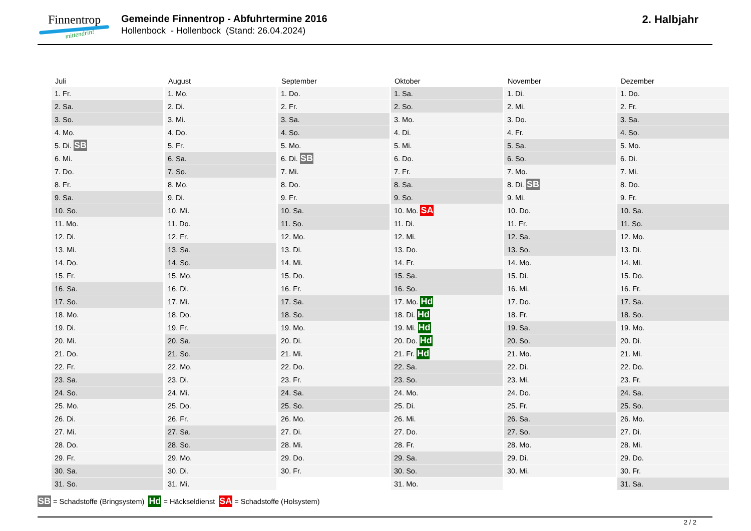Finnentrop
mittendrin!
Gemeinde Finnentrop - Abfuhrtermine 2016
Hollenbock - Hollenbock (Stand: 26.04.2024)
2. Halbjahr
| Juli | August | September | Oktober | November | Dezember |
| --- | --- | --- | --- | --- | --- |
| 1. Fr. | 1. Mo. | 1. Do. | 1. Sa. | 1. Di. | 1. Do. |
| 2. Sa. | 2. Di. | 2. Fr. | 2. So. | 2. Mi. | 2. Fr. |
| 3. So. | 3. Mi. | 3. Sa. | 3. Mo. | 3. Do. | 3. Sa. |
| 4. Mo. | 4. Do. | 4. So. | 4. Di. | 4. Fr. | 4. So. |
| 5. Di. SB | 5. Fr. | 5. Mo. | 5. Mi. | 5. Sa. | 5. Mo. |
| 6. Mi. | 6. Sa. | 6. Di. SB | 6. Do. | 6. So. | 6. Di. |
| 7. Do. | 7. So. | 7. Mi. | 7. Fr. | 7. Mo. | 7. Mi. |
| 8. Fr. | 8. Mo. | 8. Do. | 8. Sa. | 8. Di. SB | 8. Do. |
| 9. Sa. | 9. Di. | 9. Fr. | 9. So. | 9. Mi. | 9. Fr. |
| 10. So. | 10. Mi. | 10. Sa. | 10. Mo. SA | 10. Do. | 10. Sa. |
| 11. Mo. | 11. Do. | 11. So. | 11. Di. | 11. Fr. | 11. So. |
| 12. Di. | 12. Fr. | 12. Mo. | 12. Mi. | 12. Sa. | 12. Mo. |
| 13. Mi. | 13. Sa. | 13. Di. | 13. Do. | 13. So. | 13. Di. |
| 14. Do. | 14. So. | 14. Mi. | 14. Fr. | 14. Mo. | 14. Mi. |
| 15. Fr. | 15. Mo. | 15. Do. | 15. Sa. | 15. Di. | 15. Do. |
| 16. Sa. | 16. Di. | 16. Fr. | 16. So. | 16. Mi. | 16. Fr. |
| 17. So. | 17. Mi. | 17. Sa. | 17. Mo. Hd | 17. Do. | 17. Sa. |
| 18. Mo. | 18. Do. | 18. So. | 18. Di. Hd | 18. Fr. | 18. So. |
| 19. Di. | 19. Fr. | 19. Mo. | 19. Mi. Hd | 19. Sa. | 19. Mo. |
| 20. Mi. | 20. Sa. | 20. Di. | 20. Do. Hd | 20. So. | 20. Di. |
| 21. Do. | 21. So. | 21. Mi. | 21. Fr. Hd | 21. Mo. | 21. Mi. |
| 22. Fr. | 22. Mo. | 22. Do. | 22. Sa. | 22. Di. | 22. Do. |
| 23. Sa. | 23. Di. | 23. Fr. | 23. So. | 23. Mi. | 23. Fr. |
| 24. So. | 24. Mi. | 24. Sa. | 24. Mo. | 24. Do. | 24. Sa. |
| 25. Mo. | 25. Do. | 25. So. | 25. Di. | 25. Fr. | 25. So. |
| 26. Di. | 26. Fr. | 26. Mo. | 26. Mi. | 26. Sa. | 26. Mo. |
| 27. Mi. | 27. Sa. | 27. Di. | 27. Do. | 27. So. | 27. Di. |
| 28. Do. | 28. So. | 28. Mi. | 28. Fr. | 28. Mo. | 28. Mi. |
| 29. Fr. | 29. Mo. | 29. Do. | 29. Sa. | 29. Di. | 29. Do. |
| 30. Sa. | 30. Di. | 30. Fr. | 30. So. | 30. Mi. | 30. Fr. |
| 31. So. | 31. Mi. | | 31. Mo. | | 31. Sa. |
SB = Schadstoffe (Bringsystem) Hd = Häckseldienst SA = Schadstoffe (Holsystem)
2 / 2